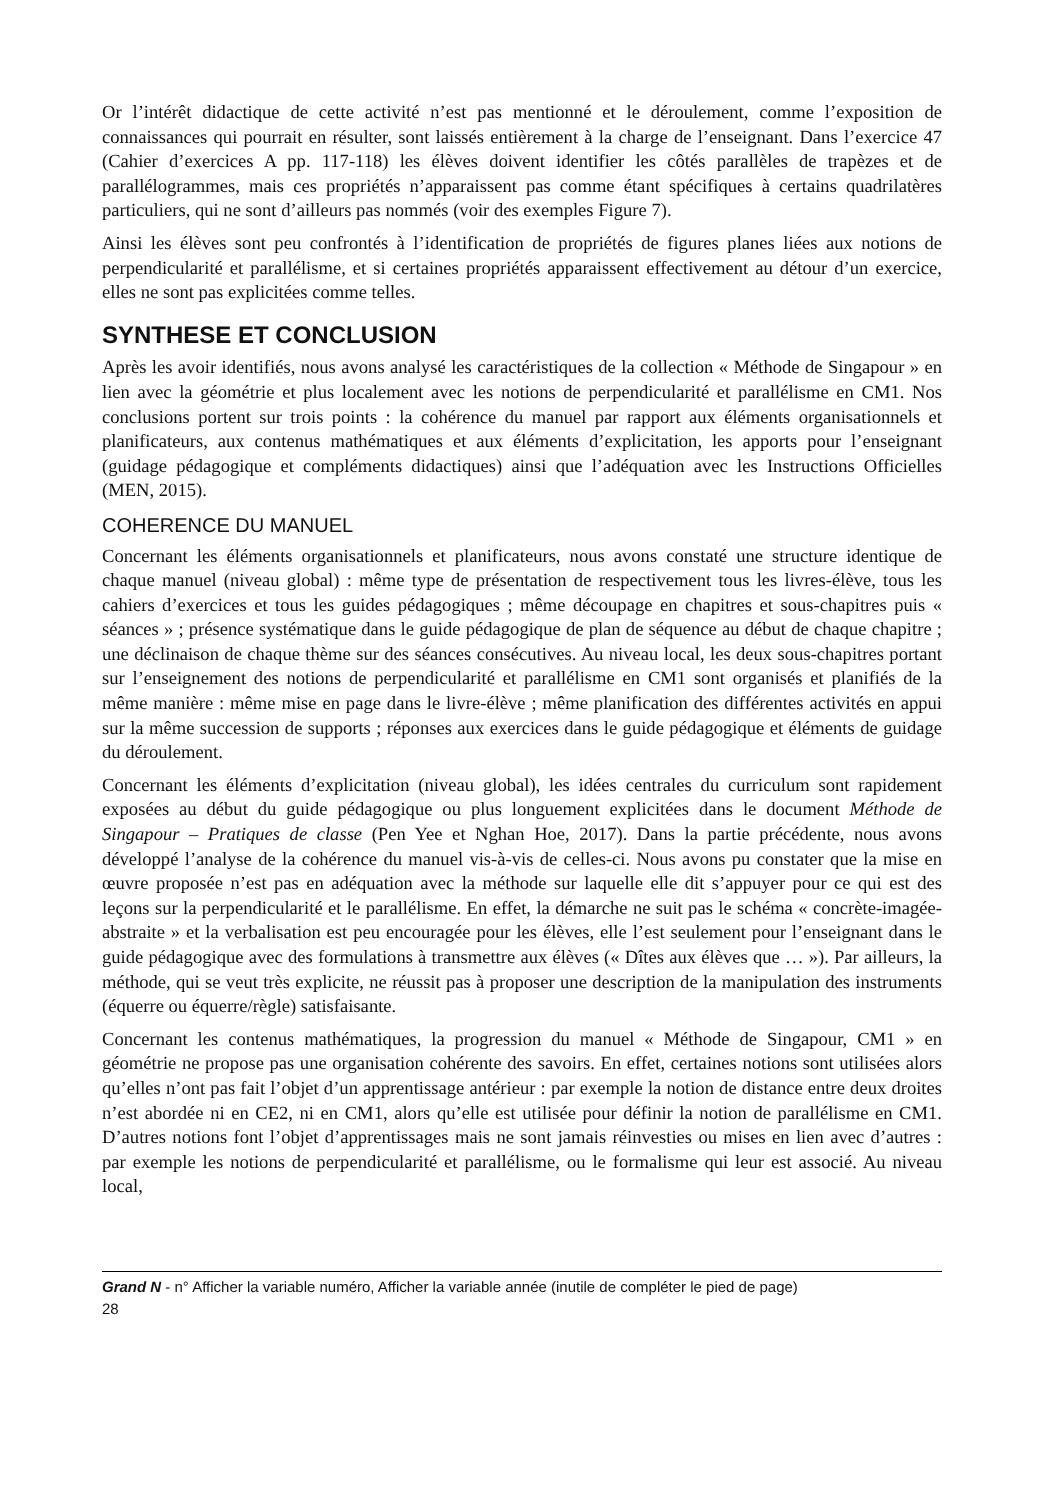Or l’intérêt didactique de cette activité n’est pas mentionné et le déroulement, comme l’exposition de connaissances qui pourrait en résulter, sont laissés entièrement à la charge de l’enseignant. Dans l’exercice 47 (Cahier d’exercices A pp. 117-118) les élèves doivent identifier les côtés parallèles de trapèzes et de parallélogrammes, mais ces propriétés n’apparaissent pas comme étant spécifiques à certains quadrilatères particuliers, qui ne sont d’ailleurs pas nommés (voir des exemples Figure 7).
Ainsi les élèves sont peu confrontés à l’identification de propriétés de figures planes liées aux notions de perpendicularité et parallélisme, et si certaines propriétés apparaissent effectivement au détour d’un exercice, elles ne sont pas explicitées comme telles.
SYNTHESE ET CONCLUSION
Après les avoir identifiés, nous avons analysé les caractéristiques de la collection « Méthode de Singapour » en lien avec la géométrie et plus localement avec les notions de perpendicularité et parallélisme en CM1. Nos conclusions portent sur trois points : la cohérence du manuel par rapport aux éléments organisationnels et planificateurs, aux contenus mathématiques et aux éléments d’explicitation, les apports pour l’enseignant (guidage pédagogique et compléments didactiques) ainsi que l’adéquation avec les Instructions Officielles (MEN, 2015).
COHERENCE DU MANUEL
Concernant les éléments organisationnels et planificateurs, nous avons constaté une structure identique de chaque manuel (niveau global) : même type de présentation de respectivement tous les livres-élève, tous les cahiers d’exercices et tous les guides pédagogiques ; même découpage en chapitres et sous-chapitres puis « séances » ; présence systématique dans le guide pédagogique de plan de séquence au début de chaque chapitre ; une déclinaison de chaque thème sur des séances consécutives. Au niveau local, les deux sous-chapitres portant sur l’enseignement des notions de perpendicularité et parallélisme en CM1 sont organisés et planifiés de la même manière : même mise en page dans le livre-élève ; même planification des différentes activités en appui sur la même succession de supports ; réponses aux exercices dans le guide pédagogique et éléments de guidage du déroulement.
Concernant les éléments d’explicitation (niveau global), les idées centrales du curriculum sont rapidement exposées au début du guide pédagogique ou plus longuement explicitées dans le document Méthode de Singapour – Pratiques de classe (Pen Yee et Nghan Hoe, 2017). Dans la partie précédente, nous avons développé l’analyse de la cohérence du manuel vis-à-vis de celles-ci. Nous avons pu constater que la mise en œuvre proposée n’est pas en adéquation avec la méthode sur laquelle elle dit s’appuyer pour ce qui est des leçons sur la perpendicularité et le parallélisme. En effet, la démarche ne suit pas le schéma « concrète-imagée-abstraite » et la verbalisation est peu encouragée pour les élèves, elle l’est seulement pour l’enseignant dans le guide pédagogique avec des formulations à transmettre aux élèves (« Dîtes aux élèves que … »). Par ailleurs, la méthode, qui se veut très explicite, ne réussit pas à proposer une description de la manipulation des instruments (équerre ou équerre/règle) satisfaisante.
Concernant les contenus mathématiques, la progression du manuel « Méthode de Singapour, CM1 » en géométrie ne propose pas une organisation cohérente des savoirs. En effet, certaines notions sont utilisées alors qu’elles n’ont pas fait l’objet d’un apprentissage antérieur : par exemple la notion de distance entre deux droites n’est abordée ni en CE2, ni en CM1, alors qu’elle est utilisée pour définir la notion de parallélisme en CM1. D’autres notions font l’objet d’apprentissages mais ne sont jamais réinvesties ou mises en lien avec d’autres : par exemple les notions de perpendicularité et parallélisme, ou le formalisme qui leur est associé. Au niveau local,
Grand N - n° Afficher la variable numéro, Afficher la variable année (inutile de compléter le pied de page)
28